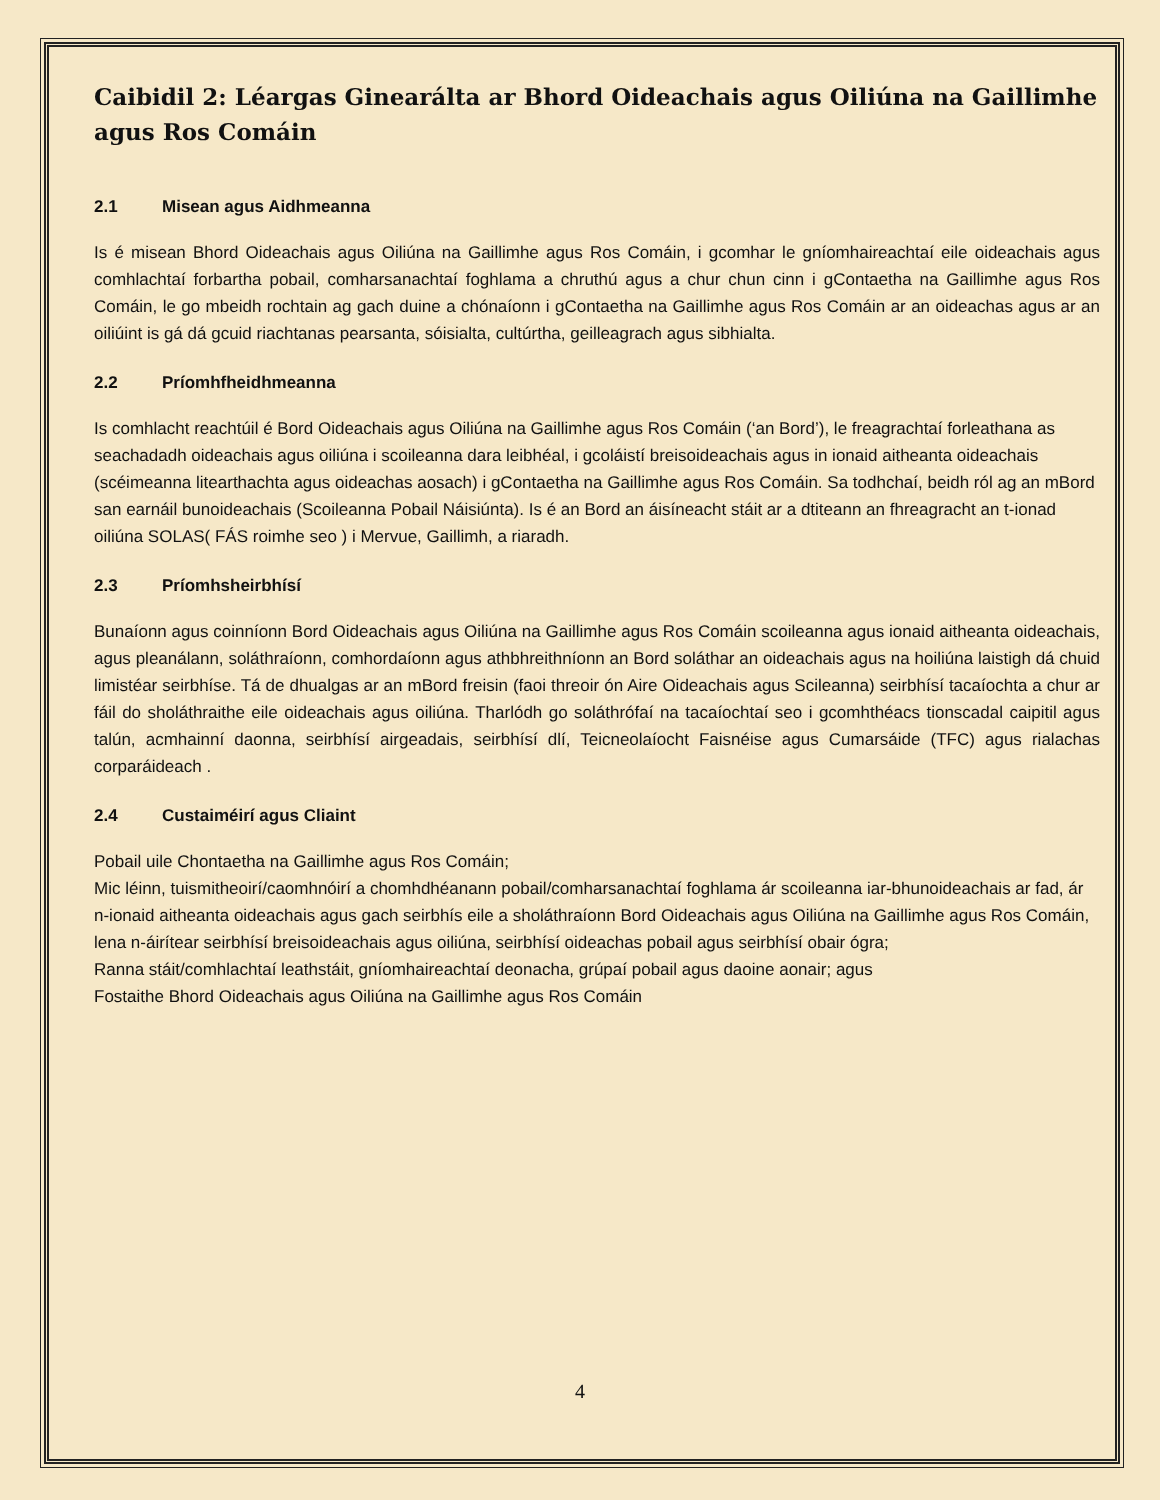Caibidil 2: Léargas Ginearálta ar Bhord Oideachais agus Oiliúna na Gaillimhe agus Ros Comáin
2.1 Misean agus Aidhmeanna
Is é misean Bhord Oideachais agus Oiliúna na Gaillimhe agus Ros Comáin, i gcomhar le gníomhaireachtaí eile oideachais agus comhlachtaí forbartha pobail, comharsanachtaí foghlama a chruthú agus a chur chun cinn i gContaetha na Gaillimhe agus Ros Comáin, le go mbeidh rochtain ag gach duine a chónaíonn i gContaetha na Gaillimhe agus Ros Comáin ar an oideachas agus ar an oiliúint is gá dá gcuid riachtanas pearsanta, sóisialta, cultúrtha, geilleagrach agus sibhialta.
2.2 Príomhfheidhmeanna
Is comhlacht reachtúil é Bord Oideachais agus Oiliúna na Gaillimhe agus Ros Comáin (‘an Bord’), le freagrachtaí forleathana as seachadadh oideachais agus oiliúna i scoileanna dara leibhéal, i gcoláistí breisoideachais agus in ionaid aitheanta oideachais (scéimeanna litearthachta agus oideachas aosach) i gContaetha na Gaillimhe agus Ros Comáin. Sa todhchaí, beidh ról ag an mBord san earnáil bunoideachais (Scoileanna Pobail Náisiúnta). Is é an Bord an áisíneacht stáit ar a dtiteann an fhreagracht an t-ionad oiliúna SOLAS( FÁS roimhe seo ) i Mervue, Gaillimh, a riaradh.
2.3 Príomhsheirbhísí
Bunaíonn agus coinníonn Bord Oideachais agus Oiliúna na Gaillimhe agus Ros Comáin scoileanna agus ionaid aitheanta oideachais, agus pleanálann, soláthraíonn, comhordaíonn agus athbhreithníonn an Bord soláthar an oideachais agus na hoiliúna laistigh dá chuid limistéar seirbhíse. Tá de dhualgas ar an mBord freisin (faoi threoir ón Aire Oideachais agus Scileanna) seirbhísí tacaíochta a chur ar fáil do sholáthraithe eile oideachais agus oiliúna. Tharlódh go soláthrófaí na tacaíochtaí seo i gcomhthéacs tionscadal caipitil agus talún, acmhainní daonna, seirbhísí airgeadais, seirbhísí dlí, Teicneolaíocht Faisnéise agus Cumarsáide (TFC) agus rialachas corparáideach .
2.4 Custaiméirí agus Cliaint
Pobail uile Chontaetha na Gaillimhe agus Ros Comáin;
Mic léinn, tuismitheoirí/caomhnóirí a chomhdhéanann pobail/comharsanachtaí foghlama ár scoileanna iar-bhunoideachais ar fad, ár n-ionaid aitheanta oideachais agus gach seirbhís eile a sholáthraíonn Bord Oideachais agus Oiliúna na Gaillimhe agus Ros Comáin, lena n-áirítear seirbhísí breisoideachais agus oiliúna, seirbhísí oideachas pobail agus seirbhísí obair ógra;
Ranna stáit/comhlachtaí leathstáit, gníomhaireachtaí deonacha, grúpaí pobail agus daoine aonair; agus
Fostaithe Bhord Oideachais agus Oiliúna na Gaillimhe agus Ros Comáin
4